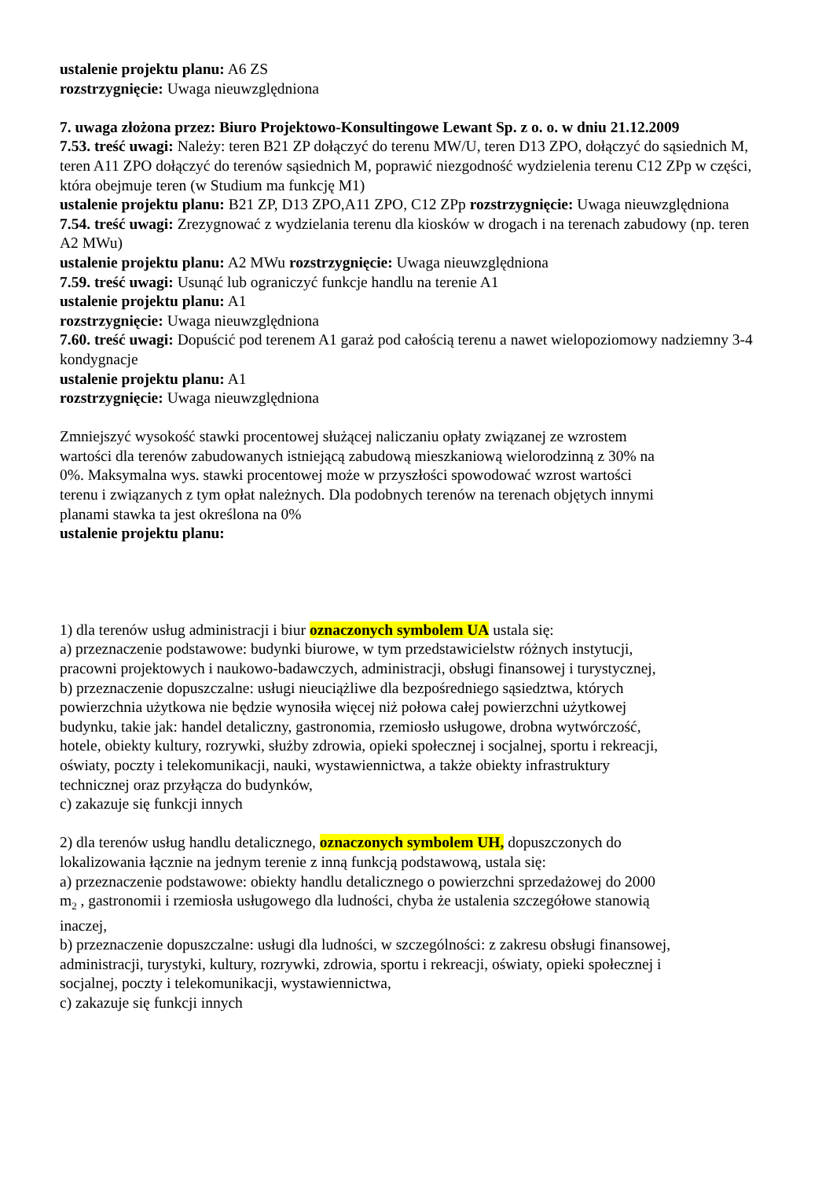ustalenie projektu planu: A6 ZS
rozstrzygnięcie: Uwaga nieuwzględniona
7. uwaga złożona przez: Biuro Projektowo-Konsultingowe Lewant Sp. z o. o. w dniu 21.12.2009
7.53. treść uwagi: Należy: teren B21 ZP dołączyć do terenu MW/U, teren D13 ZPO, dołączyć do sąsiednich M, teren A11 ZPO dołączyć do terenów sąsiednich M, poprawić niezgodność wydzielenia terenu C12 ZPp w części, która obejmuje teren (w Studium ma funkcję M1)
ustalenie projektu planu: B21 ZP, D13 ZPO,A11 ZPO, C12 ZPp rozstrzygnięcie: Uwaga nieuwzględniona
7.54. treść uwagi: Zrezygnować z wydzielania terenu dla kiosków w drogach i na terenach zabudowy (np. teren A2 MWu)
ustalenie projektu planu: A2 MWu rozstrzygnięcie: Uwaga nieuwzględniona
7.59. treść uwagi: Usunąć lub ograniczyć funkcje handlu na terenie A1
ustalenie projektu planu: A1
rozstrzygnięcie: Uwaga nieuwzględniona
7.60. treść uwagi: Dopuścić pod terenem A1 garaż pod całością terenu a nawet wielopoziomowy nadziemny 3-4 kondygnacje
ustalenie projektu planu: A1
rozstrzygnięcie: Uwaga nieuwzględniona
Zmniejszyć wysokość stawki procentowej służącej naliczaniu opłaty związanej ze wzrostem wartości dla terenów zabudowanych istniejącą zabudową mieszkaniową wielorodzinną z 30% na 0%. Maksymalna wys. stawki procentowej może w przyszłości spowodować wzrost wartości terenu i związanych z tym opłat należnych. Dla podobnych terenów na terenach objętych innymi planami stawka ta jest określona na 0%
ustalenie projektu planu:
1) dla terenów usług administracji i biur oznaczonych symbolem UA ustala się:
a) przeznaczenie podstawowe: budynki biurowe, w tym przedstawicielstw różnych instytucji, pracowni projektowych i naukowo-badawczych, administracji, obsługi finansowej i turystycznej,
b) przeznaczenie dopuszczalne: usługi nieuciążliwe dla bezpośredniego sąsiedztwa, których powierzchnia użytkowa nie będzie wynosiła więcej niż połowa całej powierzchni użytkowej budynku, takie jak: handel detaliczny, gastronomia, rzemiosło usługowe, drobna wytwórczość, hotele, obiekty kultury, rozrywki, służby zdrowia, opieki społecznej i socjalnej, sportu i rekreacji, oświaty, poczty i telekomunikacji, nauki, wystawiennictwa, a także obiekty infrastruktury technicznej oraz przyłącza do budynków,
c) zakazuje się funkcji innych
2) dla terenów usług handlu detalicznego, oznaczonych symbolem UH, dopuszczonych do lokalizowania łącznie na jednym terenie z inną funkcją podstawową, ustala się:
a) przeznaczenie podstawowe: obiekty handlu detalicznego o powierzchni sprzedażowej do 2000 m<sub>2</sub> , gastronomii i rzemiosła usługowego dla ludności, chyba że ustalenia szczegółowe stanowią inaczej,
b) przeznaczenie dopuszczalne: usługi dla ludności, w szczególności: z zakresu obsługi finansowej, administracji, turystyki, kultury, rozrywki, zdrowia, sportu i rekreacji, oświaty, opieki społecznej i socjalnej, poczty i telekomunikacji, wystawiennictwa,
c) zakazuje się funkcji innych